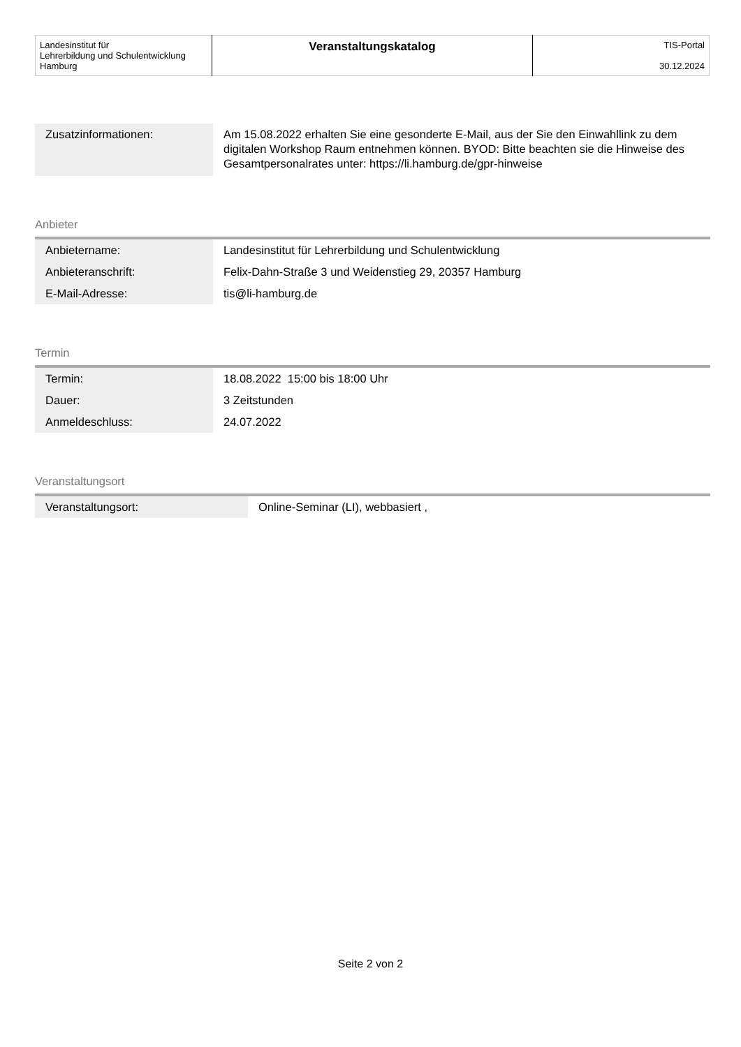| Landesinstitut für Lehrerbildung und Schulentwicklung Hamburg | Veranstaltungskatalog | TIS-Portal 30.12.2024 |
| Zusatzinformationen: | Am 15.08.2022 erhalten Sie eine gesonderte E-Mail, aus der Sie den Einwahllink zu dem digitalen Workshop Raum entnehmen können. BYOD: Bitte beachten sie die Hinweise des Gesamtpersonalrates unter: https://li.hamburg.de/gpr-hinweise |
Anbieter
| Anbietername: | Landesinstitut für Lehrerbildung und Schulentwicklung |
| Anbieteranschrift: | Felix-Dahn-Straße 3 und Weidenstieg 29, 20357 Hamburg |
| E-Mail-Adresse: | tis@li-hamburg.de |
Termin
| Termin: | 18.08.2022 15:00 bis 18:00 Uhr |
| Dauer: | 3 Zeitstunden |
| Anmeldeschluss: | 24.07.2022 |
Veranstaltungsort
| Veranstaltungsort: | Online-Seminar (LI), webbasiert , |
Seite 2 von 2